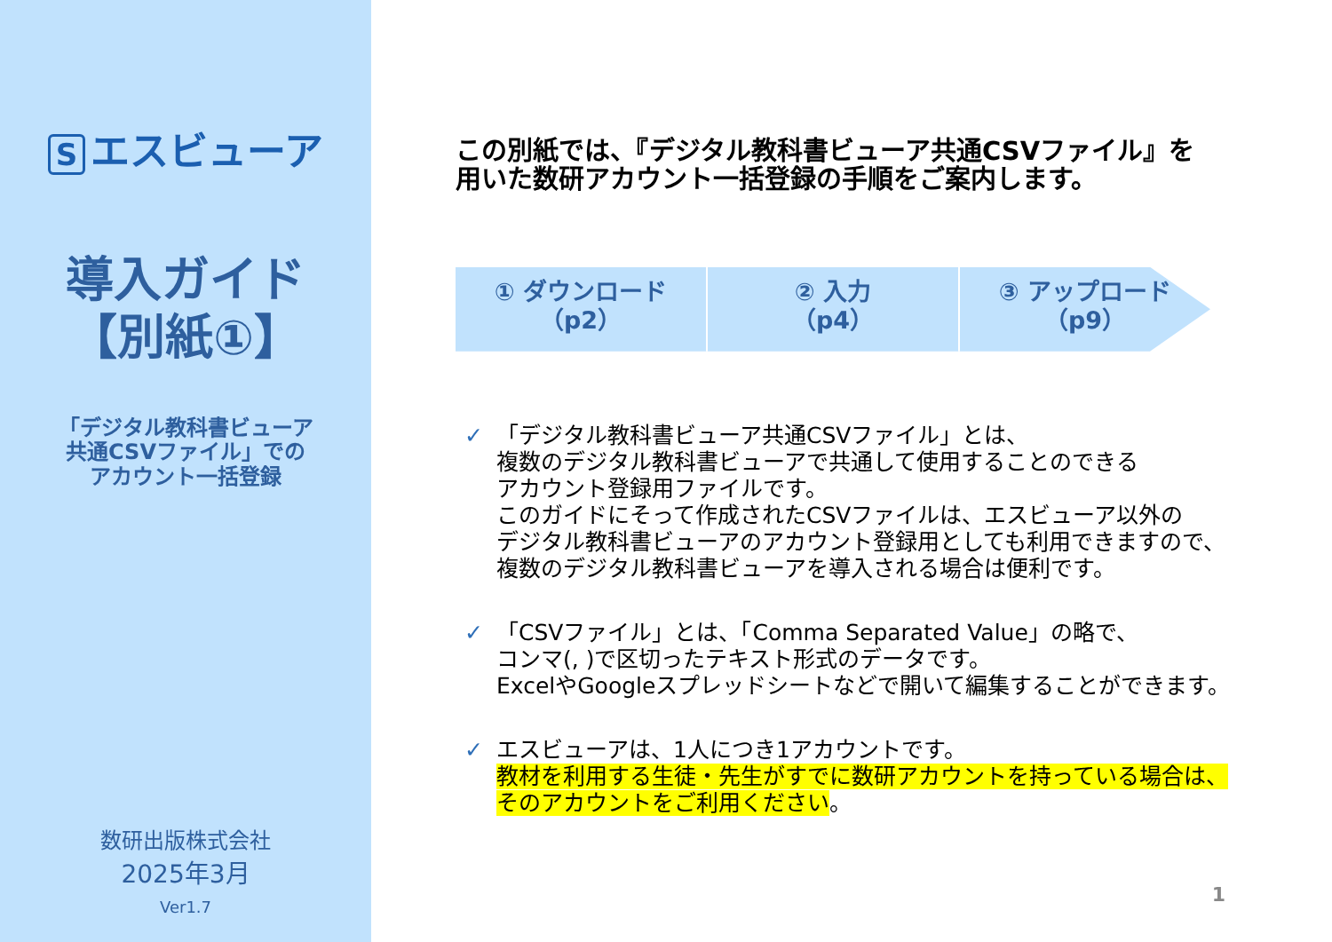Sエスビューア
導入ガイド
【別紙①】
「デジタル教科書ビューア
共通CSVファイル」での
アカウント一括登録
数研出版株式会社
2025年3月
Ver1.7
この別紙では、『デジタル教科書ビューア共通CSVファイル』を
用いた数研アカウント一括登録の手順をご案内します。
① ダウンロード
（p2）
② 入力
（p4）
③ アップロード
（p9）
✓ 「デジタル教科書ビューア共通CSVファイル」とは、
複数のデジタル教科書ビューアで共通して使用することのできる
アカウント登録用ファイルです。
このガイドにそって作成されたCSVファイルは、エスビューア以外の
デジタル教科書ビューアのアカウント登録用としても利用できますので、
複数のデジタル教科書ビューアを導入される場合は便利です。
✓ 「CSVファイル」とは、「Comma Separated Value」の略で、
コンマ(, )で区切ったテキスト形式のデータです。
ExcelやGoogleスプレッドシートなどで開いて編集することができます。
✓ エスビューアは、1人につき1アカウントです。
教材を利用する生徒・先生がすでに数研アカウントを持っている場合は、
そのアカウントをご利用ください。
1